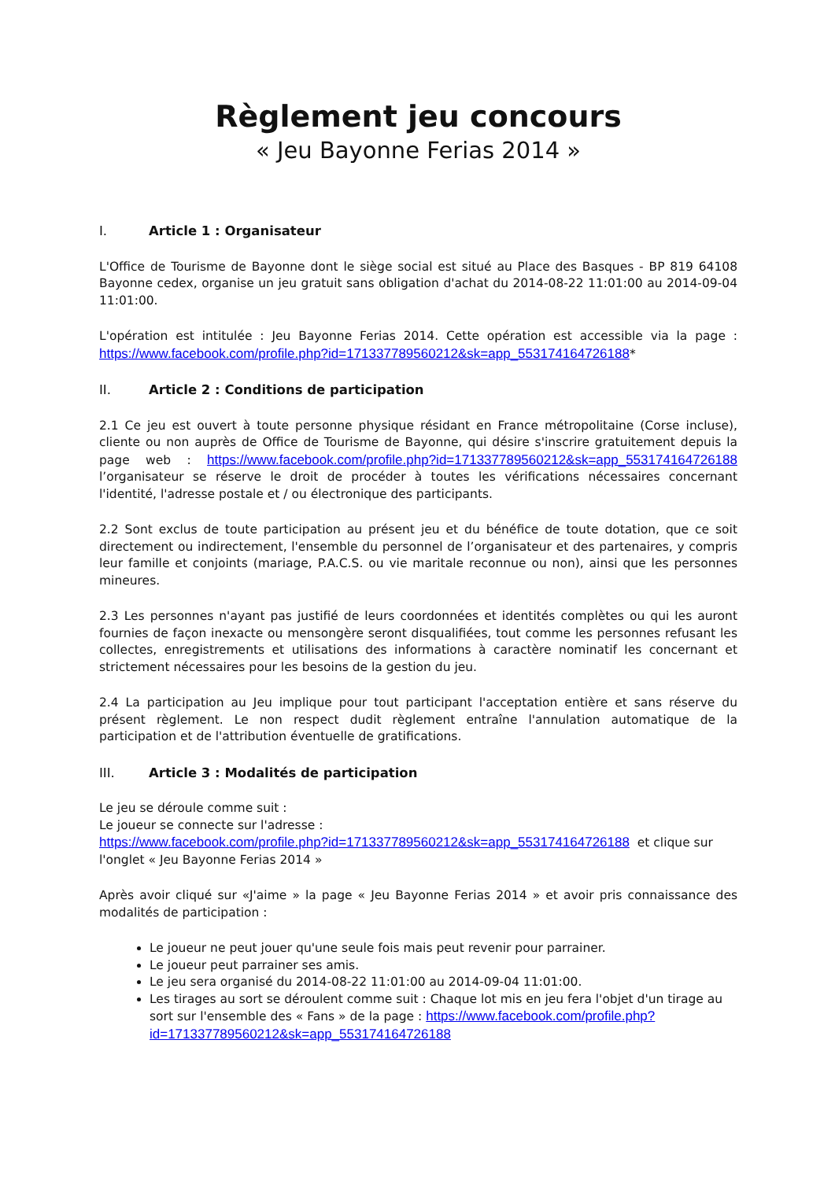Règlement jeu concours
« Jeu Bayonne Ferias 2014 »
I. Article 1 : Organisateur
L'Office de Tourisme de Bayonne dont le siège social est situé au Place des Basques - BP 819 64108 Bayonne cedex, organise un jeu gratuit sans obligation d'achat du 2014-08-22 11:01:00 au 2014-09-04 11:01:00.
L'opération est intitulée : Jeu Bayonne Ferias 2014. Cette opération est accessible via la page : https://www.facebook.com/profile.php?id=171337789560212&sk=app_553174164726188*
II. Article 2 : Conditions de participation
2.1 Ce jeu est ouvert à toute personne physique résidant en France métropolitaine (Corse incluse), cliente ou non auprès de Office de Tourisme de Bayonne, qui désire s'inscrire gratuitement depuis la page web : https://www.facebook.com/profile.php?id=171337789560212&sk=app_553174164726188 l’organisateur se réserve le droit de procéder à toutes les vérifications nécessaires concernant l'identité, l'adresse postale et / ou électronique des participants.
2.2 Sont exclus de toute participation au présent jeu et du bénéfice de toute dotation, que ce soit directement ou indirectement, l'ensemble du personnel de l’organisateur et des partenaires, y compris leur famille et conjoints (mariage, P.A.C.S. ou vie maritale reconnue ou non), ainsi que les personnes mineures.
2.3 Les personnes n'ayant pas justifié de leurs coordonnées et identités complètes ou qui les auront fournies de façon inexacte ou mensongère seront disqualifiées, tout comme les personnes refusant les collectes, enregistrements et utilisations des informations à caractère nominatif les concernant et strictement nécessaires pour les besoins de la gestion du jeu.
2.4 La participation au Jeu implique pour tout participant l'acceptation entière et sans réserve du présent règlement. Le non respect dudit règlement entraîne l'annulation automatique de la participation et de l'attribution éventuelle de gratifications.
III. Article 3 : Modalités de participation
Le jeu se déroule comme suit :
Le joueur se connecte sur l'adresse :
https://www.facebook.com/profile.php?id=171337789560212&sk=app_553174164726188 et clique sur l'onglet « Jeu Bayonne Ferias 2014 »
Après avoir cliqué sur «J'aime » la page « Jeu Bayonne Ferias 2014 » et avoir pris connaissance des modalités de participation :
Le joueur ne peut jouer qu'une seule fois mais peut revenir pour parrainer.
Le joueur peut parrainer ses amis.
Le jeu sera organisé du 2014-08-22 11:01:00 au 2014-09-04 11:01:00.
Les tirages au sort se déroulent comme suit : Chaque lot mis en jeu fera l'objet d'un tirage au sort sur l'ensemble des « Fans » de la page : https://www.facebook.com/profile.php?id=171337789560212&sk=app_553174164726188